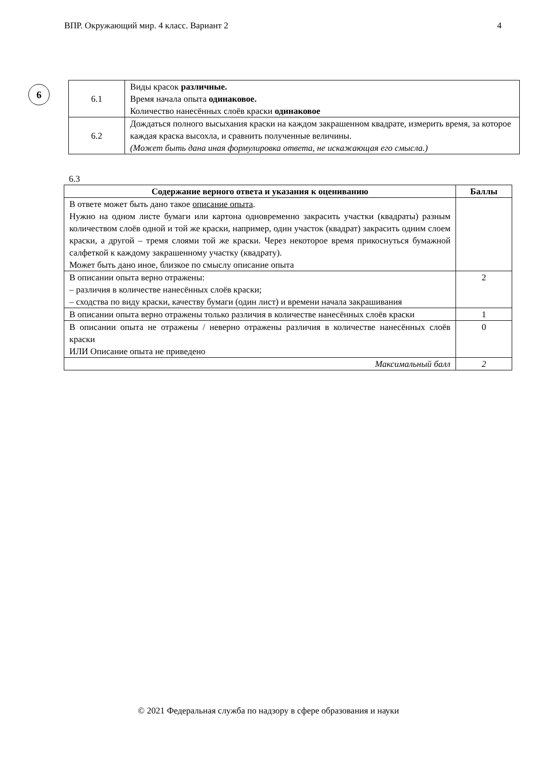ВПР. Окружающий мир. 4 класс. Вариант 2 4
6
| 6.1 | Виды красок различные. Время начала опыта одинаковое. Количество нанесённых слоёв краски одинаковое |
| 6.2 | Дождаться полного высыхания краски на каждом закрашенном квадрате, измерить время, за которое каждая краска высохла, и сравнить полученные величины. (Может быть дана иная формулировка ответа, не искажающая его смысла.) |
6.3
| Содержание верного ответа и указания к оцениванию | Баллы |
| --- | --- |
| В ответе может быть дано такое описание опыта . Нужно на одном листе бумаги или картона одновременно закрасить участки (квадраты) разным количеством слоёв одной и той же краски, например, один участок (квадрат) закрасить одним слоем краски, а другой – тремя слоями той же краски. Через некоторое время прикоснуться бумажной салфеткой к каждому закрашенному участку (квадрату). Может быть дано иное, близкое по смыслу описание опыта | |
| В описании опыта верно отражены: – различия в количестве нанесённых слоёв краски; – сходства по виду краски, качеству бумаги (один лист) и времени начала закрашивания | 2 |
| В описании опыта верно отражены только различия в количестве нанесённых слоёв краски | 1 |
| В описании опыта не отражены / неверно отражены различия в количестве нанесённых слоёв краски ИЛИ Описание опыта не приведено | 0 |
| Максимальный балл | 2 |
© 2021 Федеральная служба по надзору в сфере образования и науки